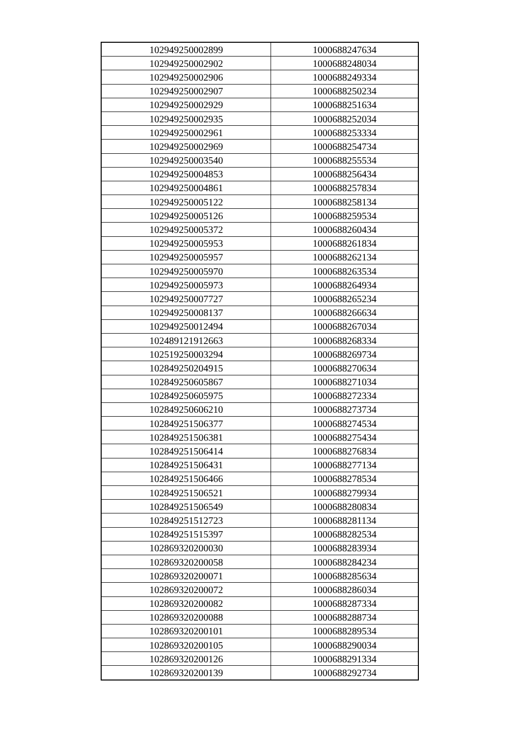| 102949250002899 | 1000688247634 |
| 102949250002902 | 1000688248034 |
| 102949250002906 | 1000688249334 |
| 102949250002907 | 1000688250234 |
| 102949250002929 | 1000688251634 |
| 102949250002935 | 1000688252034 |
| 102949250002961 | 1000688253334 |
| 102949250002969 | 1000688254734 |
| 102949250003540 | 1000688255534 |
| 102949250004853 | 1000688256434 |
| 102949250004861 | 1000688257834 |
| 102949250005122 | 1000688258134 |
| 102949250005126 | 1000688259534 |
| 102949250005372 | 1000688260434 |
| 102949250005953 | 1000688261834 |
| 102949250005957 | 1000688262134 |
| 102949250005970 | 1000688263534 |
| 102949250005973 | 1000688264934 |
| 102949250007727 | 1000688265234 |
| 102949250008137 | 1000688266634 |
| 102949250012494 | 1000688267034 |
| 102489121912663 | 1000688268334 |
| 102519250003294 | 1000688269734 |
| 102849250204915 | 1000688270634 |
| 102849250605867 | 1000688271034 |
| 102849250605975 | 1000688272334 |
| 102849250606210 | 1000688273734 |
| 102849251506377 | 1000688274534 |
| 102849251506381 | 1000688275434 |
| 102849251506414 | 1000688276834 |
| 102849251506431 | 1000688277134 |
| 102849251506466 | 1000688278534 |
| 102849251506521 | 1000688279934 |
| 102849251506549 | 1000688280834 |
| 102849251512723 | 1000688281134 |
| 102849251515397 | 1000688282534 |
| 102869320200030 | 1000688283934 |
| 102869320200058 | 1000688284234 |
| 102869320200071 | 1000688285634 |
| 102869320200072 | 1000688286034 |
| 102869320200082 | 1000688287334 |
| 102869320200088 | 1000688288734 |
| 102869320200101 | 1000688289534 |
| 102869320200105 | 1000688290034 |
| 102869320200126 | 1000688291334 |
| 102869320200139 | 1000688292734 |